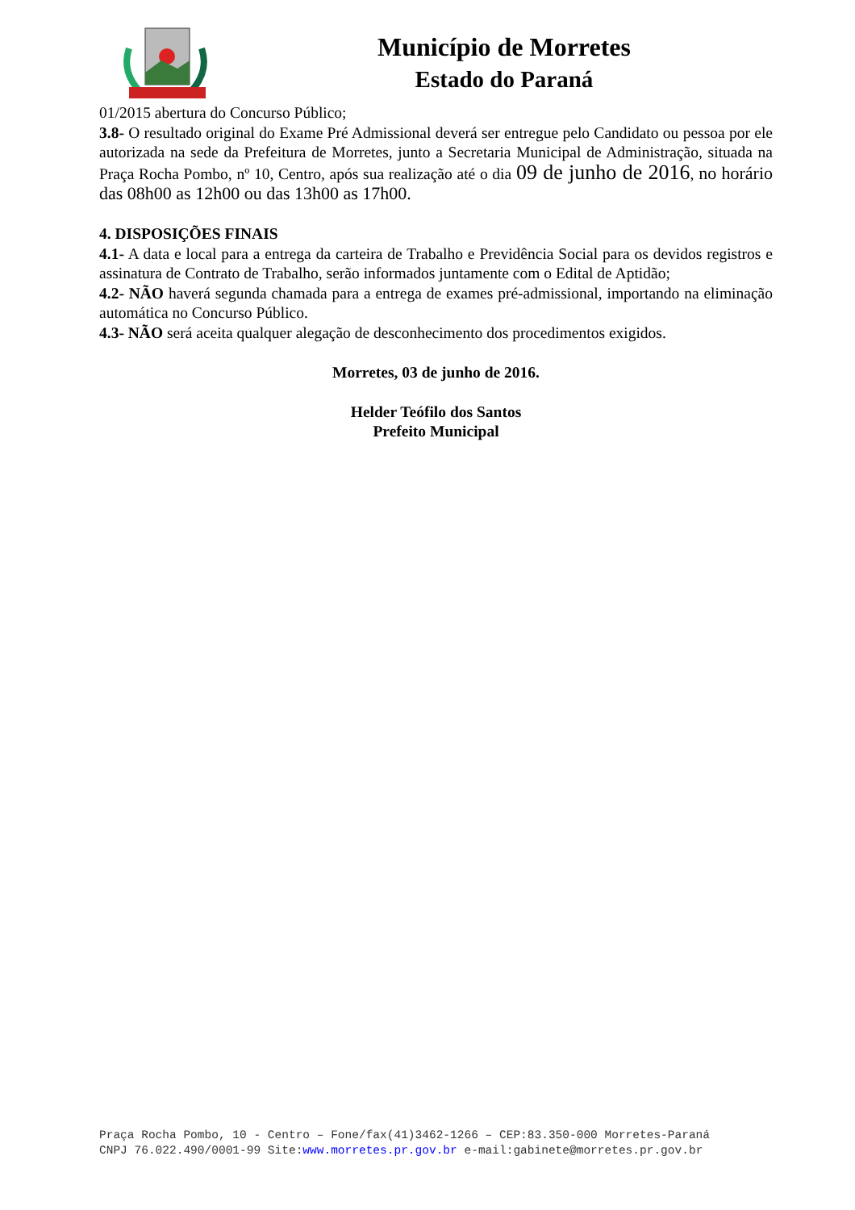Município de Morretes
Estado do Paraná
01/2015 abertura do Concurso Público;
3.8- O resultado original do Exame Pré Admissional deverá ser entregue pelo Candidato ou pessoa por ele autorizada na sede da Prefeitura de Morretes, junto a Secretaria Municipal de Administração, situada na Praça Rocha Pombo, nº 10, Centro, após sua realização até o dia 09 de junho de 2016, no horário das 08h00 as 12h00 ou das 13h00 as 17h00.
4. DISPOSIÇÕES FINAIS
4.1- A data e local para a entrega da carteira de Trabalho e Previdência Social para os devidos registros e assinatura de Contrato de Trabalho, serão informados juntamente com o Edital de Aptidão;
4.2- NÃO haverá segunda chamada para a entrega de exames pré-admissional, importando na eliminação automática no Concurso Público.
4.3- NÃO será aceita qualquer alegação de desconhecimento dos procedimentos exigidos.
Morretes, 03 de junho de 2016.
Helder Teófilo dos Santos
Prefeito Municipal
Praça Rocha Pombo, 10 - Centro – Fone/fax(41)3462-1266 – CEP:83.350-000 Morretes-Paraná
CNPJ 76.022.490/0001-99 Site:www.morretes.pr.gov.br e-mail:gabinete@morretes.pr.gov.br